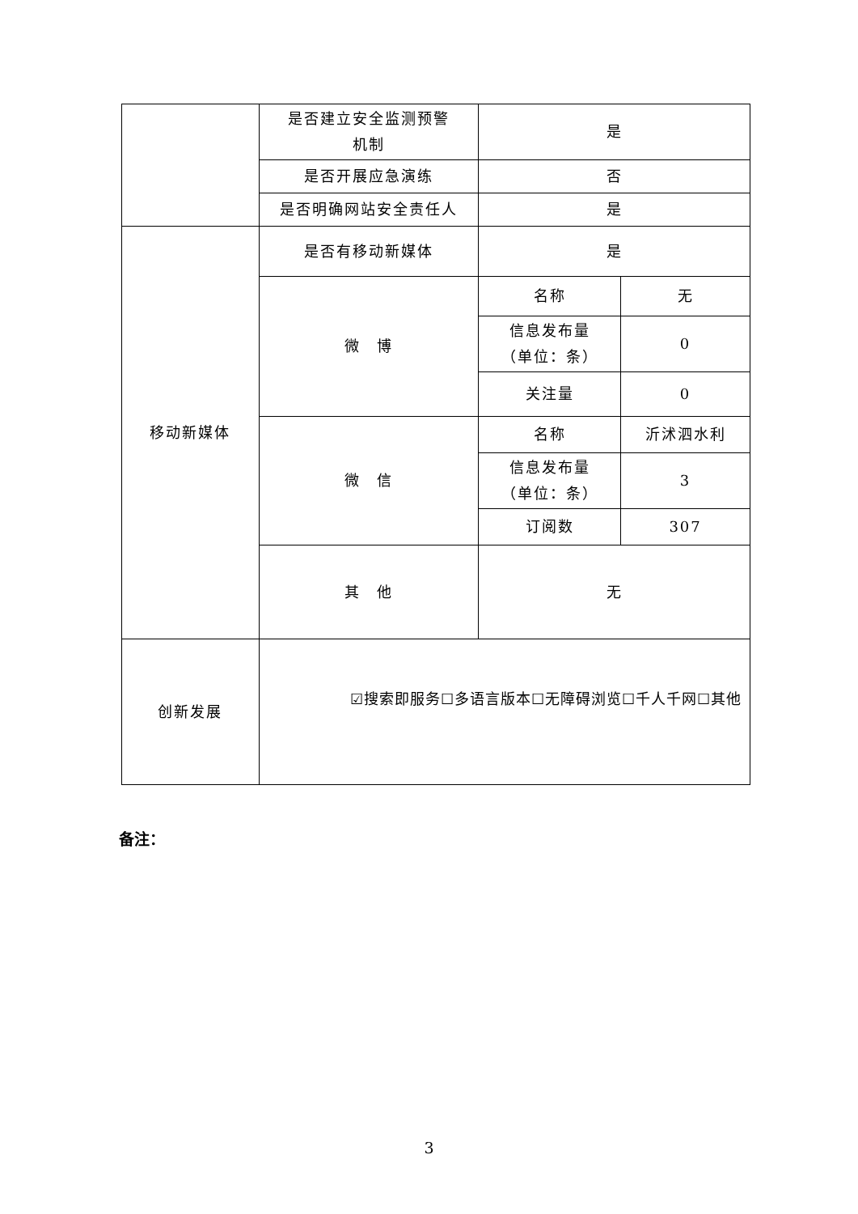| | 是否建立安全监测预警 机制 | 是 | |
| | 是否开展应急演练 | 否 | |
| | 是否明确网站安全责任人 | 是 | |
| 移动新媒体 | 是否有移动新媒体 | 是 | |
| | 微 博 | 名称 | 无 |
| | | 信息发布量 （单位：条） | 0 |
| | | 关注量 | 0 |
| | 微 信 | 名称 | 沂沭泗水利 |
| | | 信息发布量 （单位：条） | 3 |
| | | 订阅数 | 307 |
| | 其 他 | 无 | |
| 创新发展 | ☑搜索即服务☐多语言版本☐无障碍浏览☐千人千网☐其他 | | |
备注：
3